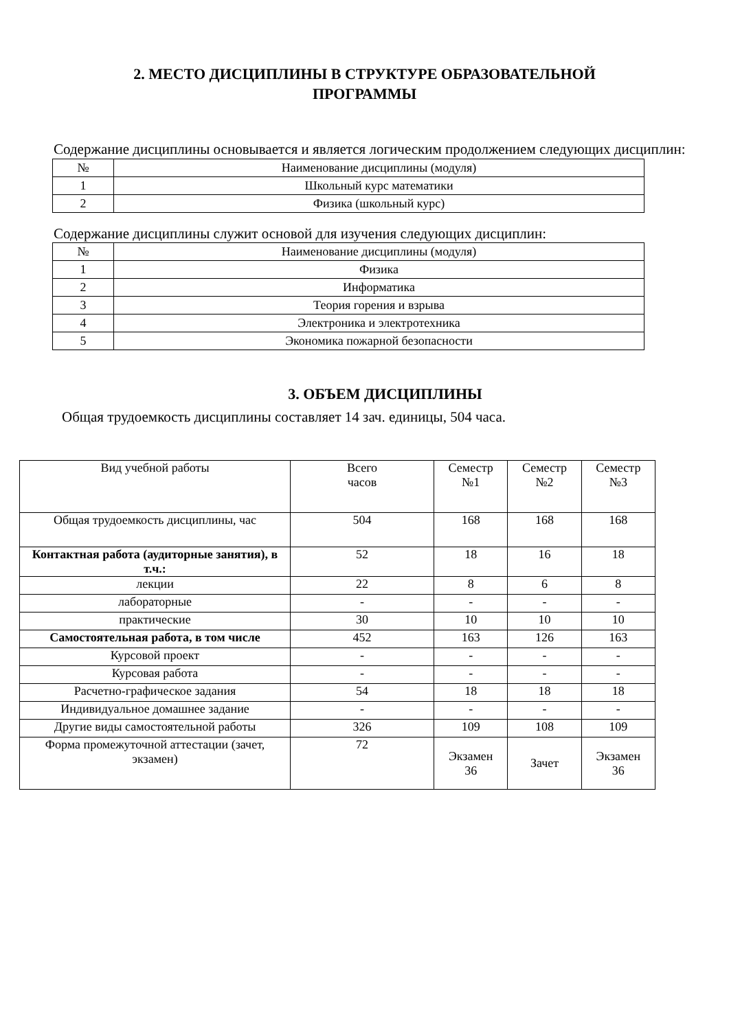2. МЕСТО ДИСЦИПЛИНЫ В СТРУКТУРЕ ОБРАЗОВАТЕЛЬНОЙ
ПРОГРАММЫ
Содержание дисциплины основывается и является логическим продолжением следующих дисциплин:
| № | Наименование дисциплины (модуля) |
| --- | --- |
| 1 | Школьный курс математики |
| 2 | Физика (школьный курс) |
Содержание дисциплины служит основой для изучения следующих дисциплин:
| № | Наименование дисциплины (модуля) |
| --- | --- |
| 1 | Физика |
| 2 | Информатика |
| 3 | Теория горения и взрыва |
| 4 | Электроника и электротехника |
| 5 | Экономика пожарной безопасности |
3. ОБЪЕМ ДИСЦИПЛИНЫ
Общая трудоемкость дисциплины составляет 14 зач. единицы, 504 часа.
| Вид учебной работы | Всего часов | Семестр №1 | Семестр №2 | Семестр №3 |
| --- | --- | --- | --- | --- |
| Общая трудоемкость дисциплины, час | 504 | 168 | 168 | 168 |
| Контактная работа (аудиторные занятия), в т.ч.: | 52 | 18 | 16 | 18 |
| лекции | 22 | 8 | 6 | 8 |
| лабораторные | - | - | - | - |
| практические | 30 | 10 | 10 | 10 |
| Самостоятельная работа, в том числе | 452 | 163 | 126 | 163 |
| Курсовой проект | - | - | - | - |
| Курсовая работа | - | - | - | - |
| Расчетно-графическое задания | 54 | 18 | 18 | 18 |
| Индивидуальное домашнее задание | - | - | - | - |
| Другие виды самостоятельной работы | 326 | 109 | 108 | 109 |
| Форма промежуточной аттестации (зачет, экзамен) | 72 | Экзамен 36 | Зачет | Экзамен 36 |